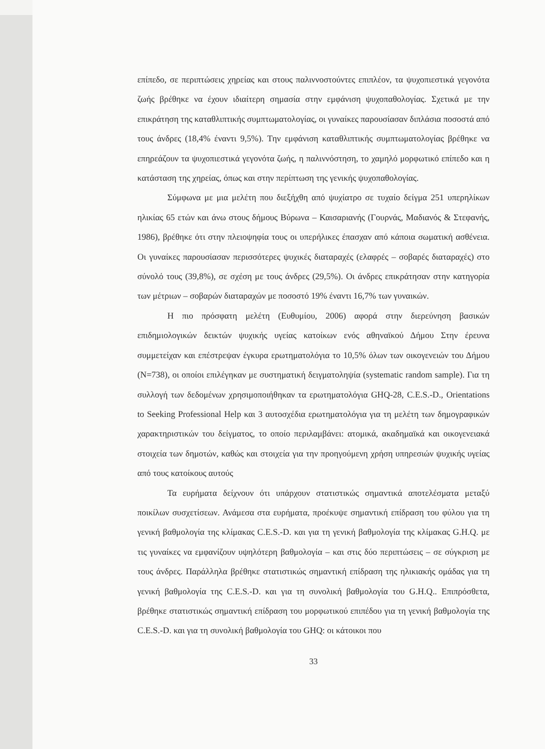επίπεδο, σε περιπτώσεις χηρείας και στους παλιννοστούντες επιπλέον, τα ψυχοπιεστικά γεγονότα ζωής βρέθηκε να έχουν ιδιαίτερη σημασία στην εμφάνιση ψυχοπαθολογίας. Σχετικά με την επικράτηση της καταθλιπτικής συμπτωματολογίας, οι γυναίκες παρουσίασαν διπλάσια ποσοστά από τους άνδρες (18,4% έναντι 9,5%). Την εμφάνιση καταθλιπτικής συμπτωματολογίας βρέθηκε να επηρεάζουν τα ψυχοπιεστικά γεγονότα ζωής, η παλιννόστηση, το χαμηλό μορφωτικό επίπεδο και η κατάσταση της χηρείας, όπως και στην περίπτωση της γενικής ψυχοπαθολογίας.
Σύμφωνα με μια μελέτη που διεξήχθη από ψυχίατρο σε τυχαίο δείγμα 251 υπερηλίκων ηλικίας 65 ετών και άνω στους δήμους Βύρωνα – Καισαριανής (Γουρνάς, Μαδιανός & Στεφανής, 1986), βρέθηκε ότι στην πλειοψηφία τους οι υπερήλικες έπασχαν από κάποια σωματική ασθένεια. Οι γυναίκες παρουσίασαν περισσότερες ψυχικές διαταραχές (ελαφρές – σοβαρές διαταραχές) στο σύνολό τους (39,8%), σε σχέση με τους άνδρες (29,5%). Οι άνδρες επικράτησαν στην κατηγορία των μέτριων – σοβαρών διαταραχών με ποσοστό 19% έναντι 16,7% των γυναικών.
Η πιο πρόσφατη μελέτη (Ευθυμίου, 2006) αφορά στην διερεύνηση βασικών επιδημιολογικών δεικτών ψυχικής υγείας κατοίκων ενός αθηναϊκού Δήμου Στην έρευνα συμμετείχαν και επέστρεψαν έγκυρα ερωτηματολόγια το 10,5% όλων των οικογενειών του Δήμου (Ν=738), οι οποίοι επιλέγηκαν με συστηματική δειγματοληψία (systematic random sample). Για τη συλλογή των δεδομένων χρησιμοποιήθηκαν τα ερωτηματολόγια GHQ-28, C.E.S.-D., Orientations to Seeking Professional Help και 3 αυτοσχέδια ερωτηματολόγια για τη μελέτη των δημογραφικών χαρακτηριστικών του δείγματος, το οποίο περιλαμβάνει: ατομικά, ακαδημαϊκά και οικογενειακά στοιχεία των δημοτών, καθώς και στοιχεία για την προηγούμενη χρήση υπηρεσιών ψυχικής υγείας από τους κατοίκους αυτούς
Τα ευρήματα δείχνουν ότι υπάρχουν στατιστικώς σημαντικά αποτελέσματα μεταξύ ποικίλων συσχετίσεων. Ανάμεσα στα ευρήματα, προέκυψε σημαντική επίδραση του φύλου για τη γενική βαθμολογία της κλίμακας C.E.S.-D. και για τη γενική βαθμολογία της κλίμακας G.H.Q. με τις γυναίκες να εμφανίζουν υψηλότερη βαθμολογία – και στις δύο περιπτώσεις – σε σύγκριση με τους άνδρες. Παράλληλα βρέθηκε στατιστικώς σημαντική επίδραση της ηλικιακής ομάδας για τη γενική βαθμολογία της C.E.S.-D. και για τη συνολική βαθμολογία του G.H.Q.. Επιπρόσθετα, βρέθηκε στατιστικώς σημαντική επίδραση του μορφωτικού επιπέδου για τη γενική βαθμολογία της C.E.S.-D. και για τη συνολική βαθμολογία του GHQ: οι κάτοικοι που
33